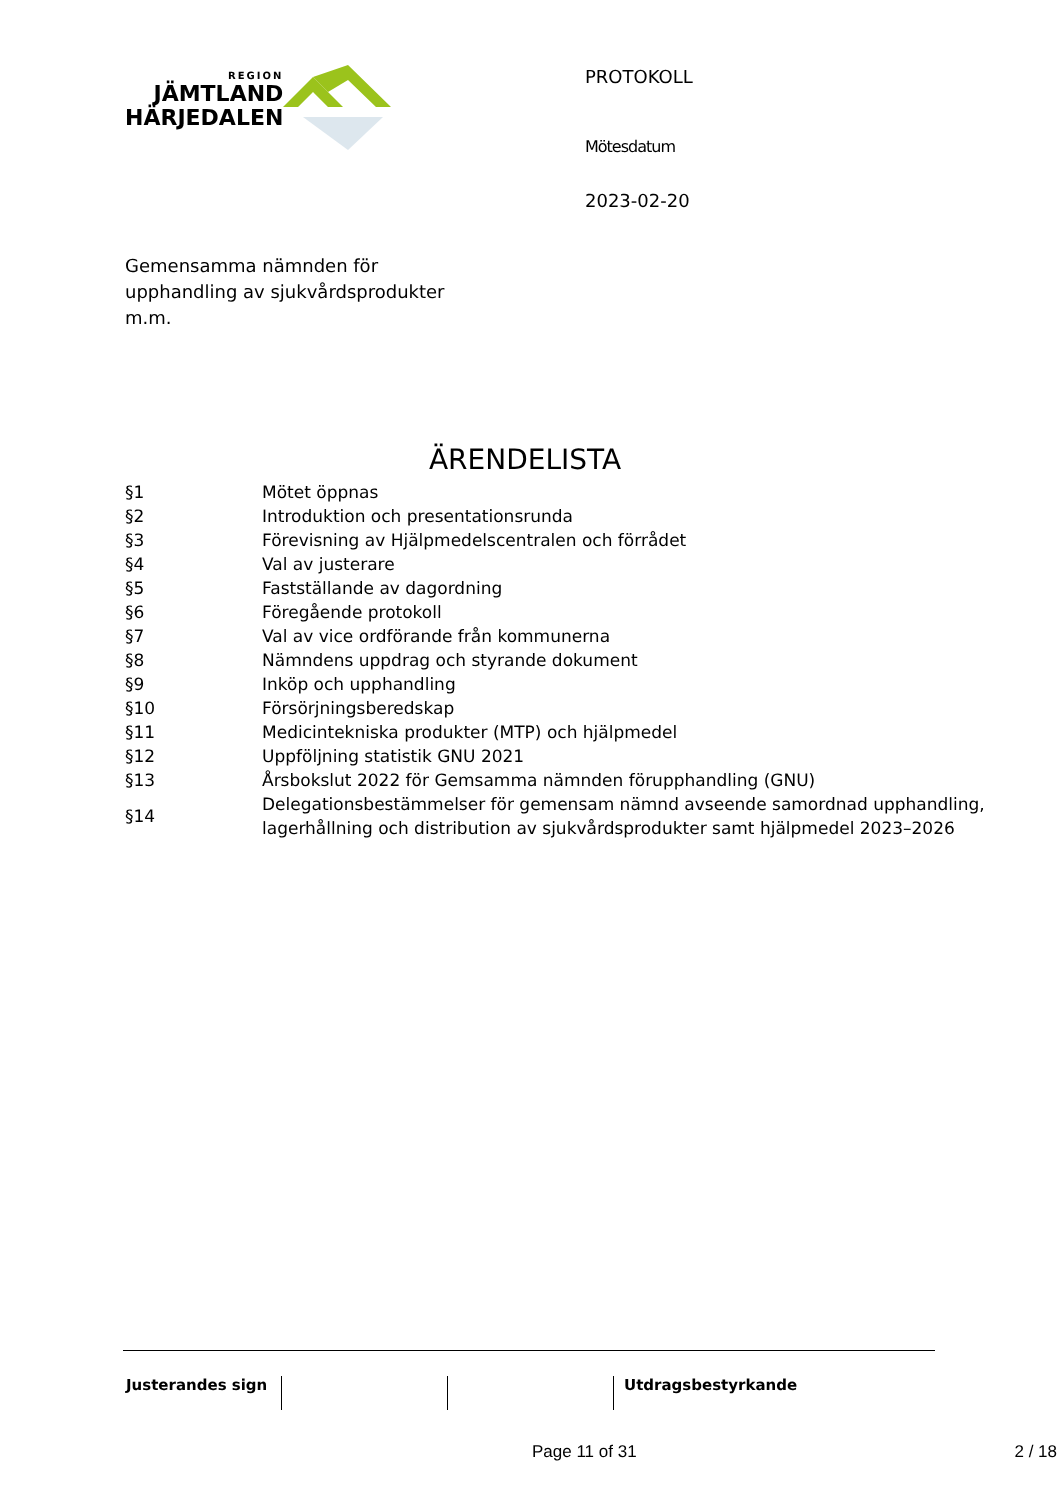REGION
JÄMTLAND
HÄRJEDALEN
Gemensamma nämnden för upphandling av sjukvårdsprodukter m.m.
PROTOKOLL
Mötesdatum
2023-02-20
ÄRENDELISTA
| §1 | Mötet öppnas |
| §2 | Introduktion och presentationsrunda |
| §3 | Förevisning av Hjälpmedelscentralen och förrådet |
| §4 | Val av justerare |
| §5 | Fastställande av dagordning |
| §6 | Föregående protokoll |
| §7 | Val av vice ordförande från kommunerna |
| §8 | Nämndens uppdrag och styrande dokument |
| §9 | Inköp och upphandling |
| §10 | Försörjningsberedskap |
| §11 | Medicintekniska produkter (MTP) och hjälpmedel |
| §12 | Uppföljning statistik GNU 2021 |
| §13 | Årsbokslut 2022 för Gemsamma nämnden förupphandling (GNU) |
| §14 | Delegationsbestämmelser för gemensam nämnd avseende samordnad upphandling, lagerhållning och distribution av sjukvårdsprodukter samt hjälpmedel 2023–2026 |
Justerandes sign Utdragsbestyrkande
Page 11 of 31 2 / 18